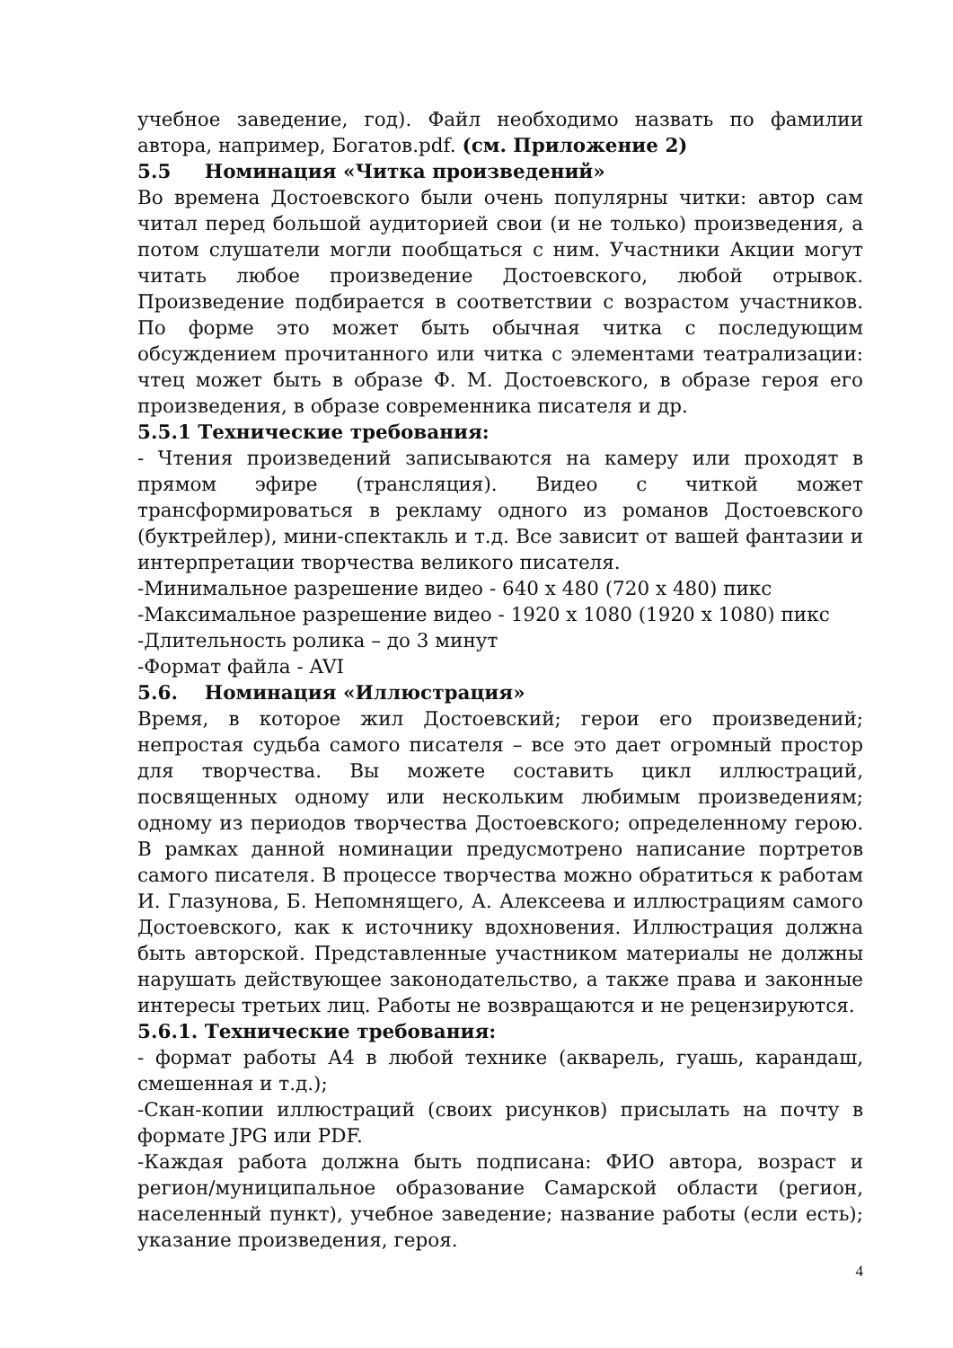учебное заведение, год). Файл необходимо назвать по фамилии автора, например, Богатов.pdf. (см. Приложение 2)
5.5 Номинация «Читка произведений»
Во времена Достоевского были очень популярны читки: автор сам читал перед большой аудиторией свои (и не только) произведения, а потом слушатели могли пообщаться с ним. Участники Акции могут читать любое произведение Достоевского, любой отрывок. Произведение подбирается в соответствии с возрастом участников. По форме это может быть обычная читка с последующим обсуждением прочитанного или читка с элементами театрализации: чтец может быть в образе Ф. М. Достоевского, в образе героя его произведения, в образе современника писателя и др.
5.5.1 Технические требования:
- Чтения произведений записываются на камеру или проходят в прямом эфире (трансляция). Видео с читкой может трансформироваться в рекламу одного из романов Достоевского (буктрейлер), мини-спектакль и т.д. Все зависит от вашей фантазии и интерпретации творчества великого писателя.
-Минимальное разрешение видео - 640 x 480 (720 x 480) пикс
-Максимальное разрешение видео - 1920 x 1080 (1920 x 1080) пикс
-Длительность ролика – до 3 минут
-Формат файла - AVI
5.6. Номинация «Иллюстрация»
Время, в которое жил Достоевский; герои его произведений; непростая судьба самого писателя – все это дает огромный простор для творчества. Вы можете составить цикл иллюстраций, посвященных одному или нескольким любимым произведениям; одному из периодов творчества Достоевского; определенному герою. В рамках данной номинации предусмотрено написание портретов самого писателя. В процессе творчества можно обратиться к работам И. Глазунова, Б. Непомнящего, А. Алексеева и иллюстрациям самого Достоевского, как к источнику вдохновения. Иллюстрация должна быть авторской. Представленные участником материалы не должны нарушать действующее законодательство, а также права и законные интересы третьих лиц. Работы не возвращаются и не рецензируются.
5.6.1. Технические требования:
- формат работы А4 в любой технике (акварель, гуашь, карандаш, смешенная и т.д.);
-Скан-копии иллюстраций (своих рисунков) присылать на почту в формате JPG или PDF.
-Каждая работа должна быть подписана: ФИО автора, возраст и регион/муниципальное образование Самарской области (регион, населенный пункт), учебное заведение; название работы (если есть); указание произведения, героя.
4